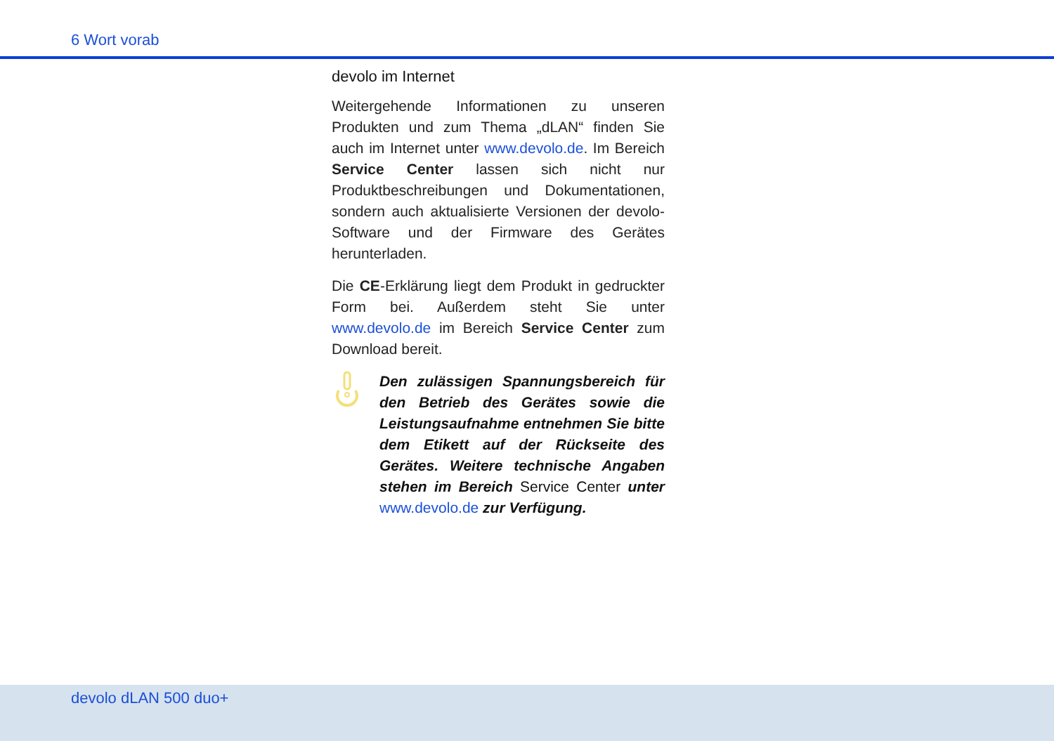6 Wort vorab
devolo im Internet
Weitergehende Informationen zu unseren Produkten und zum Thema „dLAN“ finden Sie auch im Internet unter www.devolo.de. Im Bereich Service Center lassen sich nicht nur Produktbeschreibungen und Dokumentationen, sondern auch aktualisierte Versionen der devolo-Software und der Firmware des Gerätes herunterladen.
Die CE-Erklärung liegt dem Produkt in gedruckter Form bei. Außerdem steht Sie unter www.devolo.de im Bereich Service Center zum Download bereit.
Den zulässigen Spannungsbereich für den Betrieb des Gerätes sowie die Leistungsaufnahme entnehmen Sie bitte dem Etikett auf der Rückseite des Gerätes. Weitere technische Angaben stehen im Bereich Service Center unter www.devolo.de zur Verfügung.
devolo dLAN 500 duo+